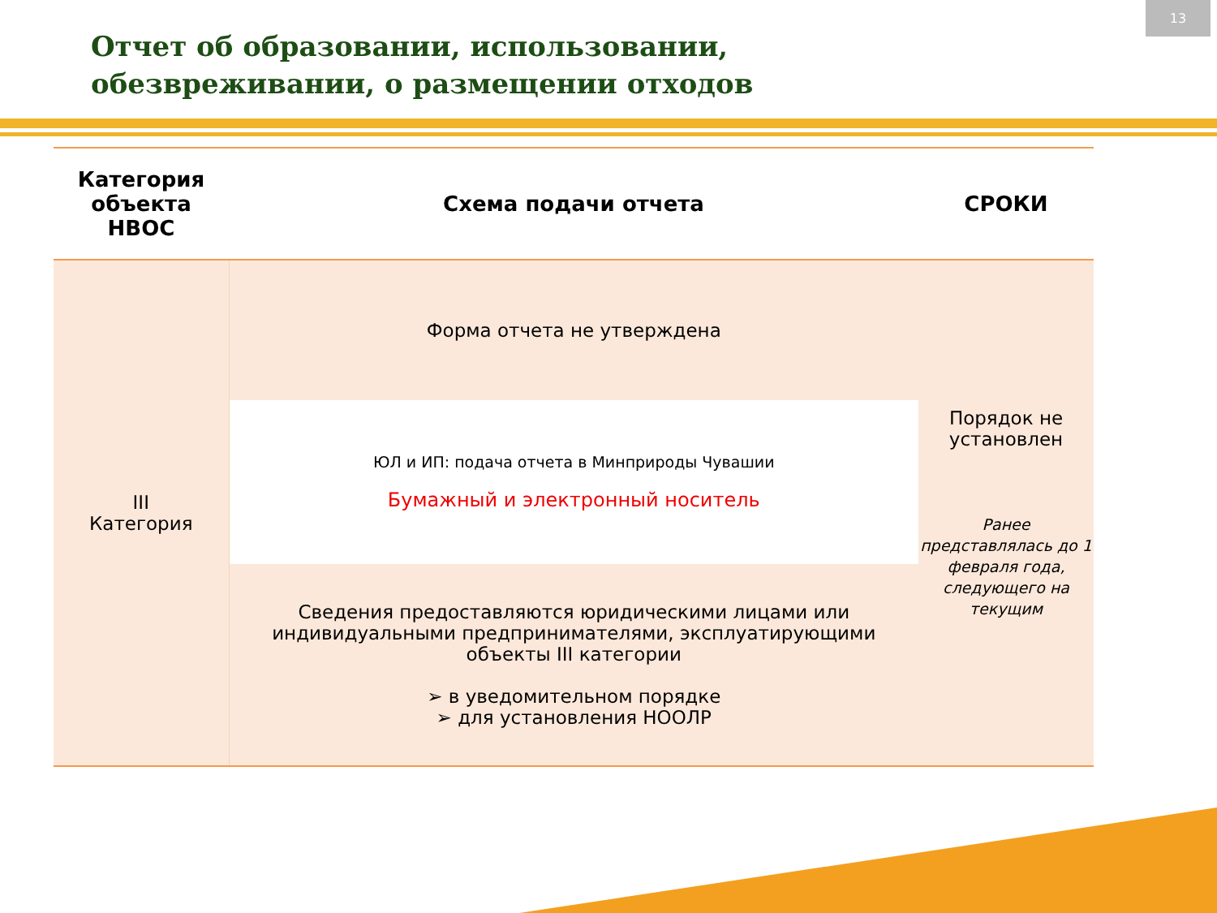13
Отчет об образовании, использовании,
обезвреживании, о размещении отходов
| Категория объекта НВОС | Схема подачи отчета | СРОКИ |
| --- | --- | --- |
| III Категория | Форма отчета не утверждена | Порядок не установлен Ранее представлялась до 1 февраля года, следующего на текущим |
| | ЮЛ и ИП: подача отчета в Минприроды Чувашии Бумажный и электронный носитель | |
| | Сведения предоставляются юридическими лицами или индивидуальными предпринимателями, эксплуатирующими объекты III категории ➢ в уведомительном порядке ➢ для установления НООЛР | |